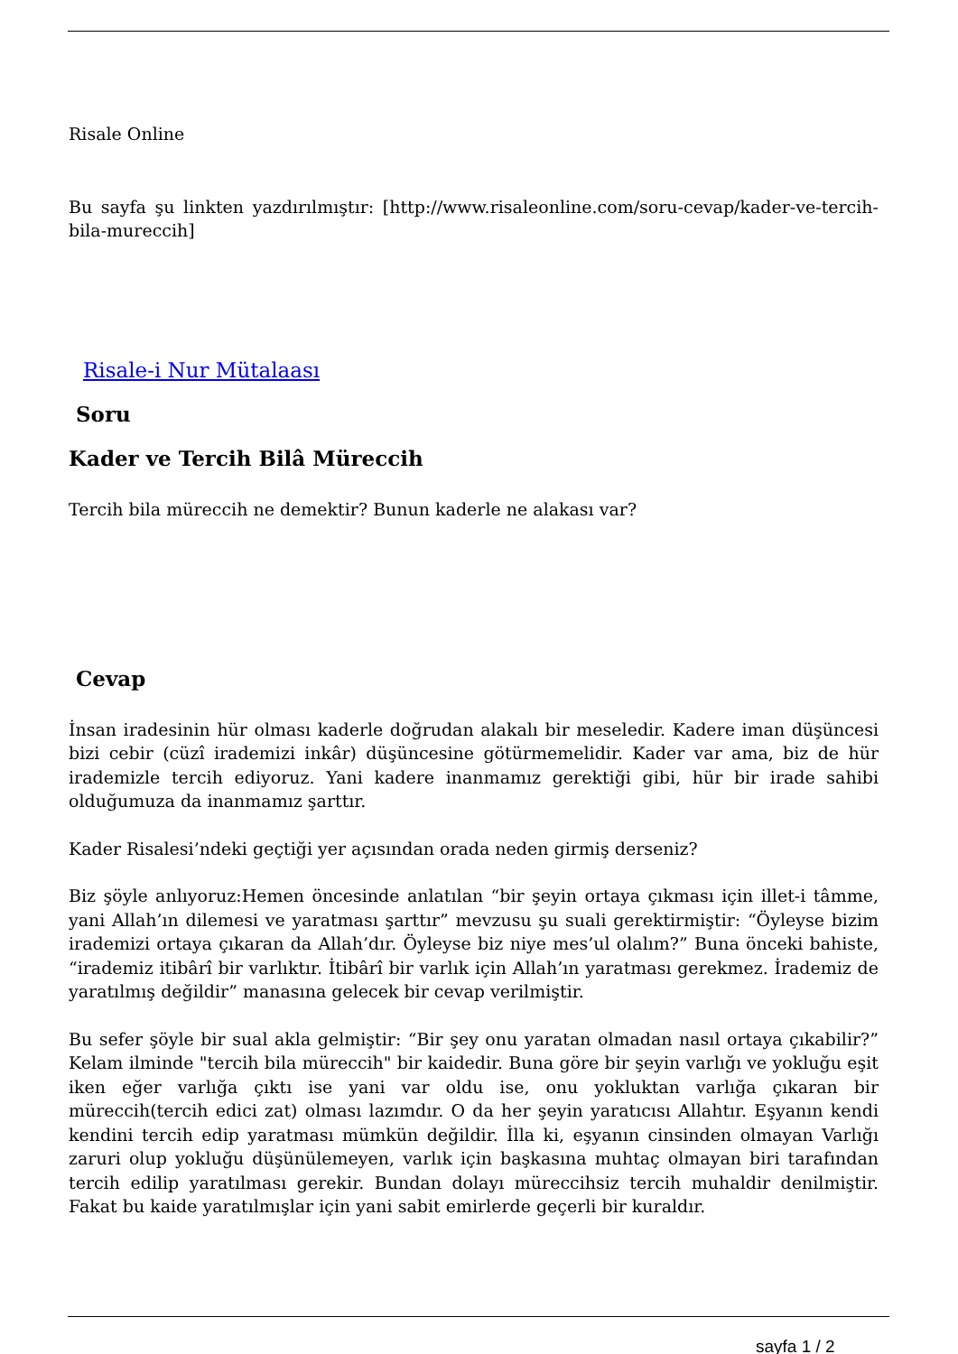Risale Online
Bu sayfa şu linkten yazdırılmıştır: [http://www.risaleonline.com/soru-cevap/kader-ve-tercih-bila-mureccih]
Risale-i Nur Mütalaası
Soru
Kader ve Tercih Bilâ Müreccih
Tercih bila müreccih ne demektir? Bunun kaderle ne alakası var?
Cevap
İnsan iradesinin hür olması kaderle doğrudan alakalı bir meseledir. Kadere iman düşüncesi bizi cebir (cüzî irademizi inkâr) düşüncesine götürmemelidir. Kader var ama, biz de hür irademizle tercih ediyoruz. Yani kadere inanmamız gerektiği gibi, hür bir irade sahibi olduğumuza da inanmamız şarttır.
Kader Risalesi’ndeki geçtiği yer açısından orada neden girmiş derseniz?
Biz şöyle anlıyoruz:Hemen öncesinde anlatılan “bir şeyin ortaya çıkması için illet-i tâmme, yani Allah’ın dilemesi ve yaratması şarttır” mevzusu şu suali gerektirmiştir: “Öyleyse bizim irademizi ortaya çıkaran da Allah’dır. Öyleyse biz niye mes’ul olalım?” Buna önceki bahiste, “irademiz itibârî bir varlıktır. İtibârî bir varlık için Allah’ın yaratması gerekmez. İrademiz de yaratılmış değildir” manasına gelecek bir cevap verilmiştir.
Bu sefer şöyle bir sual akla gelmiştir: “Bir şey onu yaratan olmadan nasıl ortaya çıkabilir?” Kelam ilminde "tercih bila müreccih" bir kaidedir. Buna göre bir şeyin varlığı ve yokluğu eşit iken eğer varlığa çıktı ise yani var oldu ise, onu yokluktan varlığa çıkaran bir müreccih(tercih edici zat) olması lazımdır. O da her şeyin yaratıcısı Allahtır. Eşyanın kendi kendini tercih edip yaratması mümkün değildir. İlla ki, eşyanın cinsinden olmayan Varlığı zaruri olup yokluğu düşünülemeyen, varlık için başkasına muhtaç olmayan biri tarafından tercih edilip yaratılması gerekir. Bundan dolayı müreccihsiz tercih muhaldir denilmiştir. Fakat bu kaide yaratılmışlar için yani sabit emirlerde geçerli bir kuraldır.
sayfa 1 / 2